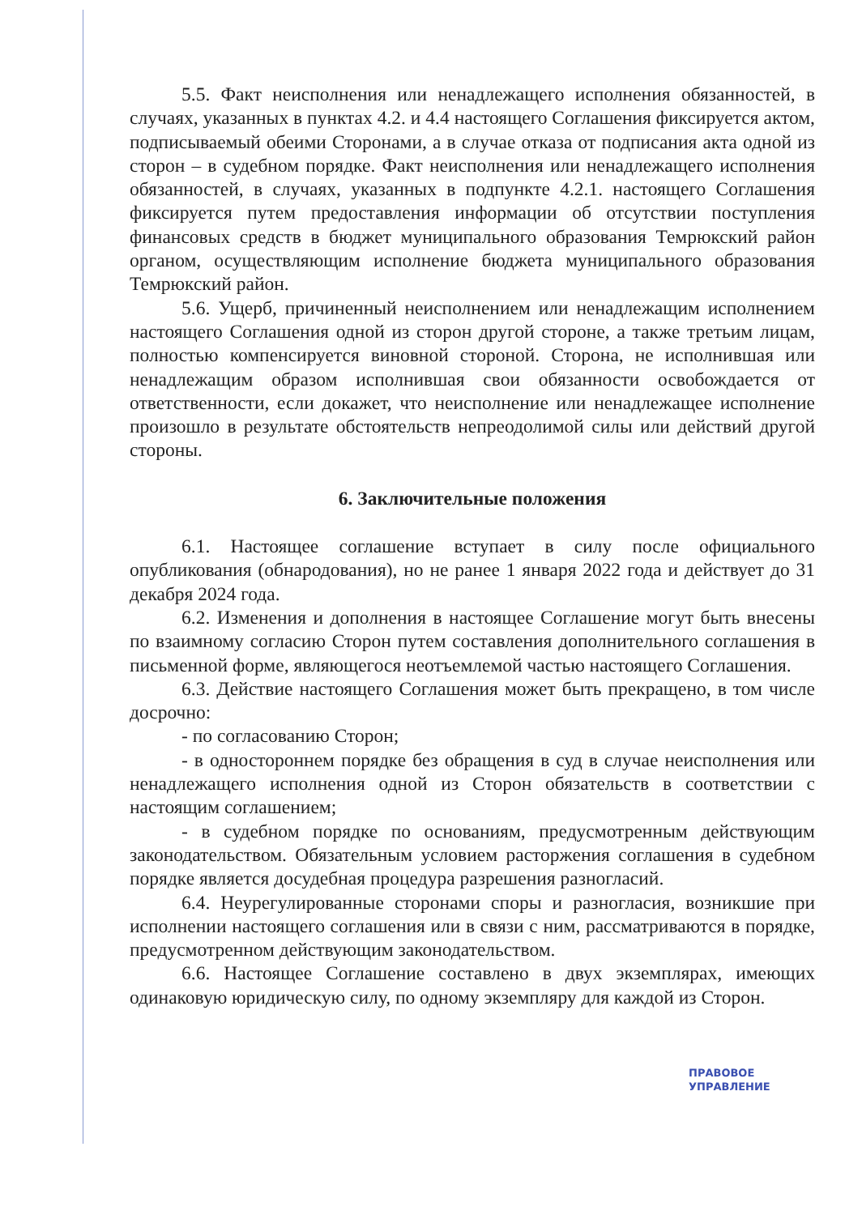5.5. Факт неисполнения или ненадлежащего исполнения обязанностей, в случаях, указанных в пунктах 4.2. и 4.4 настоящего Соглашения фиксируется актом, подписываемый обеими Сторонами, а в случае отказа от подписания акта одной из сторон – в судебном порядке. Факт неисполнения или ненадлежащего исполнения обязанностей, в случаях, указанных в подпункте 4.2.1. настоящего Соглашения фиксируется путем предоставления информации об отсутствии поступления финансовых средств в бюджет муниципального образования Темрюкский район органом, осуществляющим исполнение бюджета муниципального образования Темрюкский район.
5.6. Ущерб, причиненный неисполнением или ненадлежащим исполнением настоящего Соглашения одной из сторон другой стороне, а также третьим лицам, полностью компенсируется виновной стороной. Сторона, не исполнившая или ненадлежащим образом исполнившая свои обязанности освобождается от ответственности, если докажет, что неисполнение или ненадлежащее исполнение произошло в результате обстоятельств непреодолимой силы или действий другой стороны.
6. Заключительные положения
6.1. Настоящее соглашение вступает в силу после официального опубликования (обнародования), но не ранее 1 января 2022 года и действует до 31 декабря 2024 года.
6.2. Изменения и дополнения в настоящее Соглашение могут быть внесены по взаимному согласию Сторон путем составления дополнительного соглашения в письменной форме, являющегося неотъемлемой частью настоящего Соглашения.
6.3. Действие настоящего Соглашения может быть прекращено, в том числе досрочно:
- по согласованию Сторон;
- в одностороннем порядке без обращения в суд в случае неисполнения или ненадлежащего исполнения одной из Сторон обязательств в соответствии с настоящим соглашением;
- в судебном порядке по основаниям, предусмотренным действующим законодательством. Обязательным условием расторжения соглашения в судебном порядке является досудебная процедура разрешения разногласий.
6.4. Неурегулированные сторонами споры и разногласия, возникшие при исполнении настоящего соглашения или в связи с ним, рассматриваются в порядке, предусмотренном действующим законодательством.
6.6. Настоящее Соглашение составлено в двух экземплярах, имеющих одинаковую юридическую силу, по одному экземпляру для каждой из Сторон.
ПРАВОВОЕ
УПРАВЛЕНИЕ